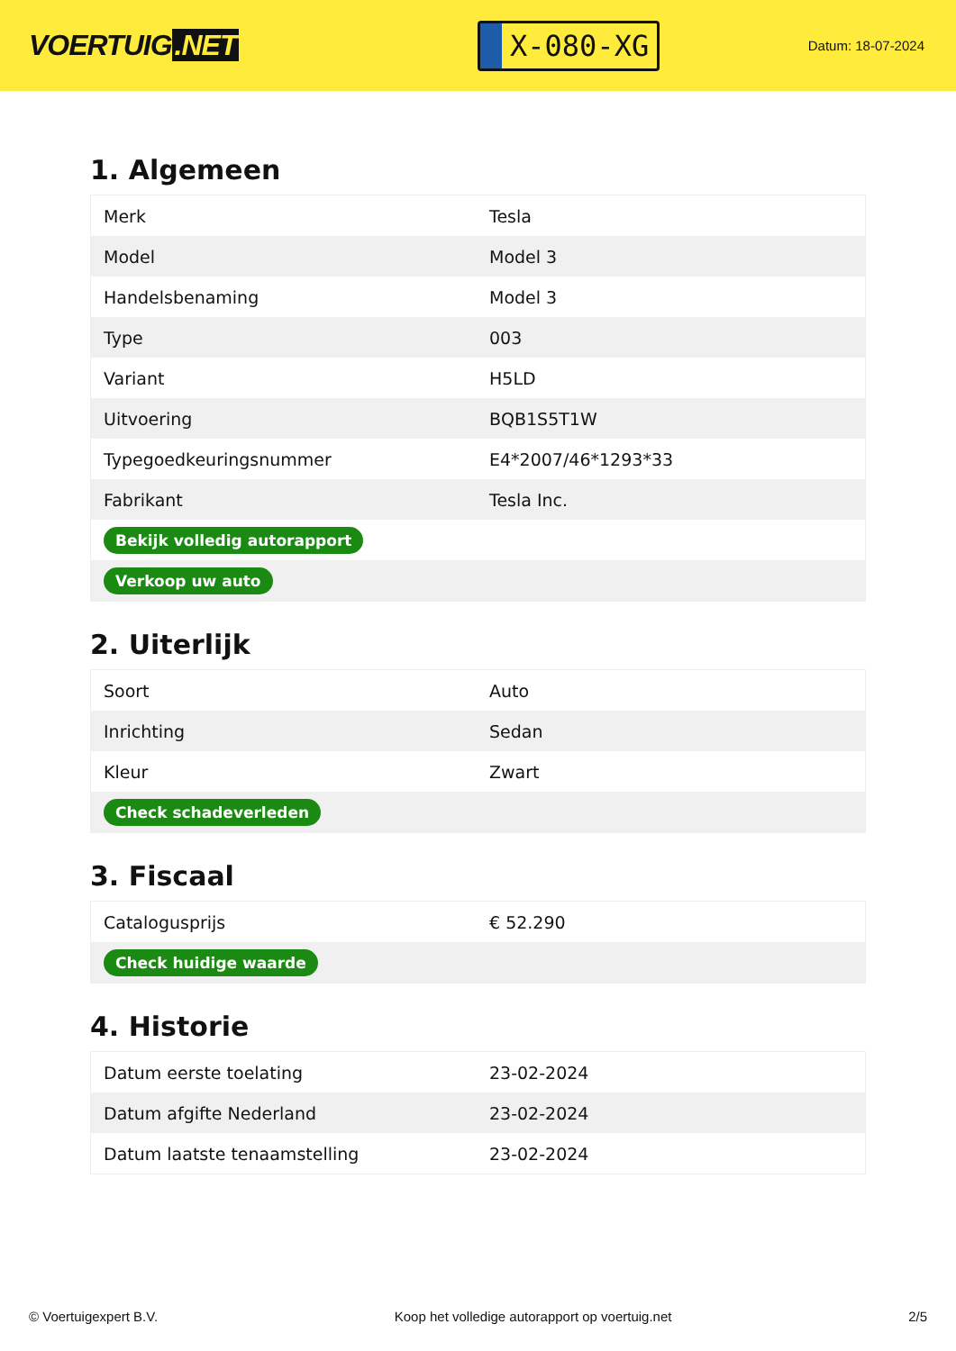VOERTUIG.NET
X-080-XG
Datum: 18-07-2024
1. Algemeen
| Merk | Tesla |
| Model | Model 3 |
| Handelsbenaming | Model 3 |
| Type | 003 |
| Variant | H5LD |
| Uitvoering | BQB1S5T1W |
| Typegoedkeuringsnummer | E4*2007/46*1293*33 |
| Fabrikant | Tesla Inc. |
| Bekijk volledig autorapport | |
| Verkoop uw auto | |
2. Uiterlijk
| Soort | Auto |
| Inrichting | Sedan |
| Kleur | Zwart |
| Check schadeverleden | |
3. Fiscaal
| Catalogusprijs | € 52.290 |
| Check huidige waarde | |
4. Historie
| Datum eerste toelating | 23-02-2024 |
| Datum afgifte Nederland | 23-02-2024 |
| Datum laatste tenaamstelling | 23-02-2024 |
© Voertuigexpert B.V. Koop het volledige autorapport op voertuig.net 2/5